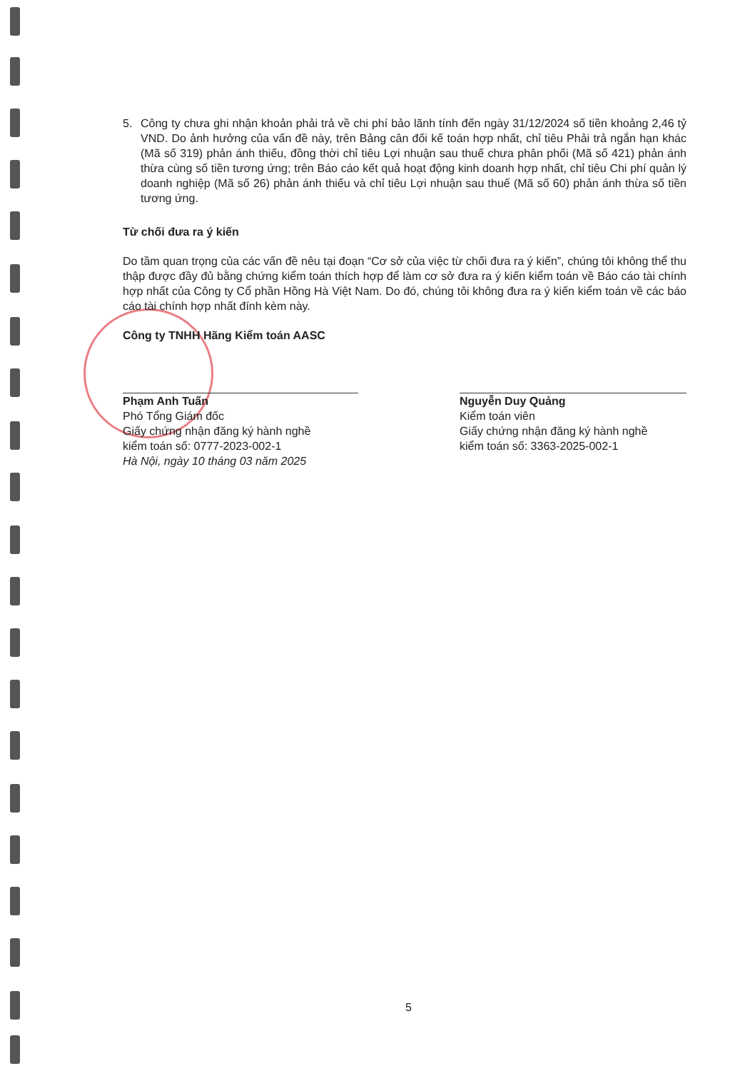5. Công ty chưa ghi nhận khoản phải trả về chi phí bảo lãnh tính đến ngày 31/12/2024 số tiền khoảng 2,46 tỷ VND. Do ảnh hưởng của vấn đề này, trên Bảng cân đối kế toán hợp nhất, chỉ tiêu Phải trả ngắn hạn khác (Mã số 319) phản ánh thiếu, đồng thời chỉ tiêu Lợi nhuận sau thuế chưa phân phối (Mã số 421) phản ánh thừa cùng số tiền tương ứng; trên Báo cáo kết quả hoạt động kinh doanh hợp nhất, chỉ tiêu Chi phí quản lý doanh nghiệp (Mã số 26) phản ánh thiếu và chỉ tiêu Lợi nhuận sau thuế (Mã số 60) phản ánh thừa số tiền tương ứng.
Từ chối đưa ra ý kiến
Do tầm quan trọng của các vấn đề nêu tại đoạn “Cơ sở của việc từ chối đưa ra ý kiến”, chúng tôi không thể thu thập được đầy đủ bằng chứng kiểm toán thích hợp để làm cơ sở đưa ra ý kiến kiểm toán về Báo cáo tài chính hợp nhất của Công ty Cổ phần Hồng Hà Việt Nam. Do đó, chúng tôi không đưa ra ý kiến kiểm toán về các báo cáo tài chính hợp nhất đính kèm này.
Công ty TNHH Hãng Kiểm toán AASC
Phạm Anh Tuấn
Phó Tổng Giám đốc
Giấy chứng nhận đăng ký hành nghề
kiểm toán số: 0777-2023-002-1
Hà Nội, ngày 10 tháng 03 năm 2025
Nguyễn Duy Quảng
Kiểm toán viên
Giấy chứng nhận đăng ký hành nghề
kiểm toán số: 3363-2025-002-1
5